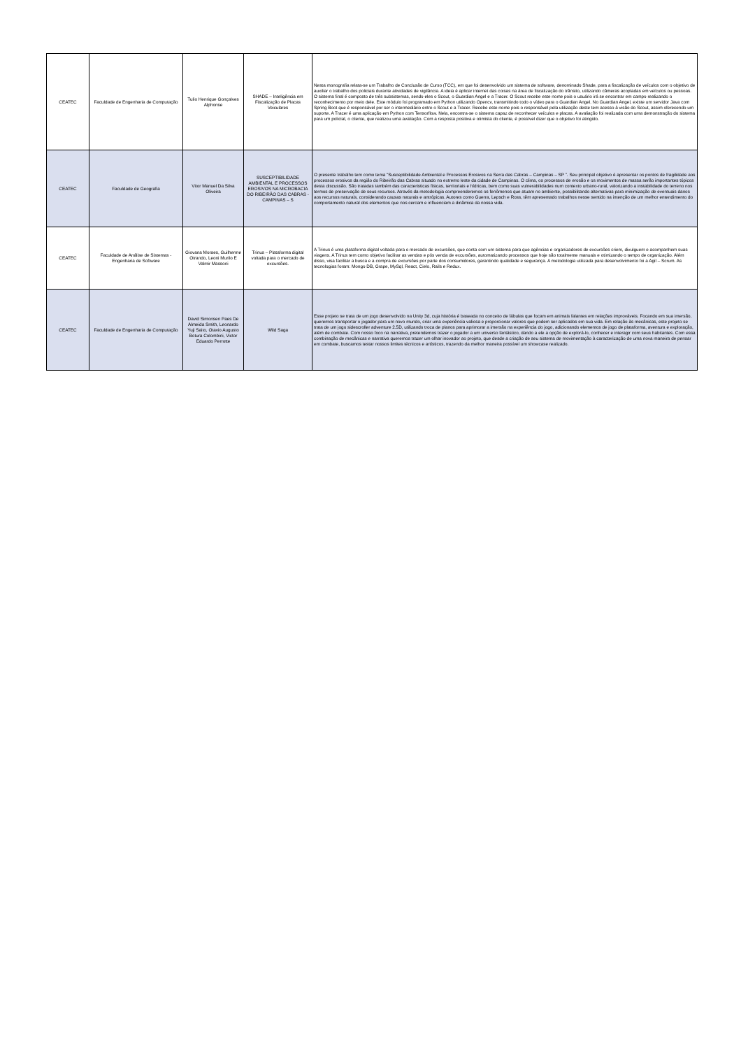| CEATEC | Faculdade de Engenharia de Computação | Tulio Henrique Gonçalves Alphonse | SHADE – Inteligência em Fiscalização de Placas Veiculares | Nesta monografia relata-se um Trabalho de Conclusão de Curso (TCC), em que foi desenvolvido um sistema de software, denominado Shade, para a fiscalização de veículos com o objetivo de auxiliar o trabalho dos policiais durante atividades de vigilância. A ideia é aplicar internet das coisas na área de fiscalização do trânsito, utilizando câmeras acopladas em veículos ou pessoas. O sistema final é composto de três subsistemas, sendo eles o Scout, o Guardian Angel e a Tracer. O Scout recebe este nome pois o usuário irá se encontrar em campo realizando o reconhecimento por meio dele. Este módulo foi programado em Python utilizando Opencv, transmitindo todo o vídeo para o Guardian Angel. No Guardian Angel, existe um servidor Java com Spring Boot que é responsável por ser o intermediário entre o Scout e a Tracer. Recebe este nome pois o responsável pela utilização deste tem acesso à visão do Scout, assim oferecendo um suporte. A Tracer é uma aplicação em Python com Tensorflow. Nela, encontra-se o sistema capaz de reconhecer veículos e placas. A avaliação foi realizada com uma demonstração do sistema para um policial, o cliente, que realizou uma avaliação. Com a resposta positiva e otimista do cliente, é possível dizer que o objetivo foi atingido. |
| CEATEC | Faculdade de Geografia | Vitor Manuel Da Silva Oliveira | SUSCEPTIBILIDADE AMBIENTAL E PROCESSOS EROSIVOS NA MICROBACIA DO RIBEIRÃO DAS CABRAS - CAMPINAS – S | O presente trabalho tem como tema “Susceptibilidade Ambiental e Processos Erosivos na Serra das Cabras – Campinas – SP ”. Seu principal objetivo é apresentar os pontos de fragilidade aos processos erosivos da região do Ribeirão das Cabras situado no extremo leste da cidade de Campinas. O clima, os processos de erosão e os movimentos de massa serão importantes tópicos desta discussão. São tratadas também das caracteristicas físicas, territoriais e hídricas, bem como suas vulnerabilidades num contexto urbano-rural, valorizando a instabilidade do terreno nos termos de preservação de seus recursos. Através da metodologia compreenderemos os fenômenos que atuam no ambiente, possibilitando alternativas para minimização de eventuais danos aos recursos naturais, considerando causas naturais e antrópicas. Autores como Guerra, Lepsch e Ross, têm apresentado trabalhos nesse sentido na intenção de um melhor entendimento do comportamento natural dos elementos que nos cercam e influenciam a dinâmica da nossa vida. |
| CEATEC | Faculdade de Análise de Sistemas - Engenharia de Software | Giovana Moraes, Guilherme Otrando, Leoni Murilo E Valmir Massoni | Trinus – Plataforma digital voltada para o mercado de excursões. | A Trinus é uma plataforma digital voltada para o mercado de excursões, que conta com um sistema para que agências e organizadores de excursões criem, divulguem e acompanhem suas viagens. A Trinus tem como objetivo facilitar as vendas e pós venda de excursões, automatizando processos que hoje são totalmente manuais e otimizando o tempo de organização. Além disso, visa facilitar a busca e a compra de excursões por parte dos consumidores, garantindo qualidade e segurança. A metodologia utilizada para desenvolvimento foi a Agil – Scrum. As tecnologias foram: Mongo DB, Grape, MySql, React, Cielo, Rails e Redux. |
| CEATEC | Faculdade de Engenharia de Computação | David Simonsen Paes De Almeida Smith, Leonardo Yuji Saito, Otavio Augusto Botura Colombini, Victor Eduardo Perrotte | Wild Saga | Esse projeto se trata de um jogo desenvolvido na Unity 3d, cuja história é baseada no conceito de fábulas que focam em animais falantes em relações improváveis. Focando em sua imersão, queremos transportar o jogador para um novo mundo, criar uma experiência valiosa e proporcionar valores que podem ser aplicados em sua vida. Em relação às mecânicas, este projeto se trata de um jogo sidescroller adventure 2.5D, utilizando troca de planos para aprimorar a imersão na experiência do jogo, adicionando elementos de jogo de plataforma, aventura e exploração, além de combate. Com nosso foco na narrativa, pretendemos trazer o jogador a um universo fantástico, dando a ele a opção de explorá-lo, conhecer e interagir com seus habitantes. Com essa combinação de mecânicas e narrativa queremos trazer um olhar inovador ao projeto, que desde a criação de seu sistema de movimentação à caracterização de uma nova maneira de pensar em combate, buscamos testar nossos limites técnicos e artísticos, trazendo da melhor maneira possível um showcase realizado. |